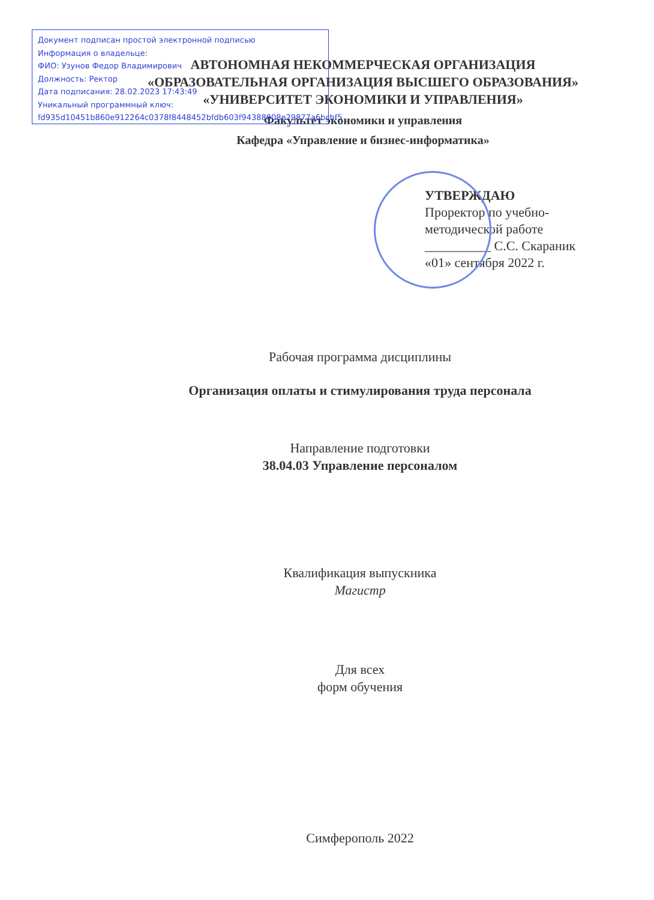Документ подписан простой электронной подписью
Информация о владельце:
ФИО: Узунов Федор Владимирович
Должность: Ректор
Дата подписания: 28.02.2023 17:43:49
Уникальный программный ключ:
fd935d10451b860e912264c0378f8448452bfdb603f94388008e29877a6bcbf5
АВТОНОМНАЯ НЕКОММЕРЧЕСКАЯ ОРГАНИЗАЦИЯ
«ОБРАЗОВАТЕЛЬНАЯ ОРГАНИЗАЦИЯ ВЫСШЕГО ОБРАЗОВАНИЯ»
«УНИВЕРСИТЕТ ЭКОНОМИКИ И УПРАВЛЕНИЯ»
Факультет экономики и управления
Кафедра «Управление и бизнес-информатика»
УТВЕРЖДАЮ
Проректор по учебно-
методической работе
__________ С.С. Скараник
«01» сентября 2022 г.
Рабочая программа дисциплины
Организация оплаты и стимулирования труда персонала
Направление подготовки
38.04.03 Управление персоналом
Квалификация выпускника
Магистр
Для всех
форм обучения
Симферополь 2022